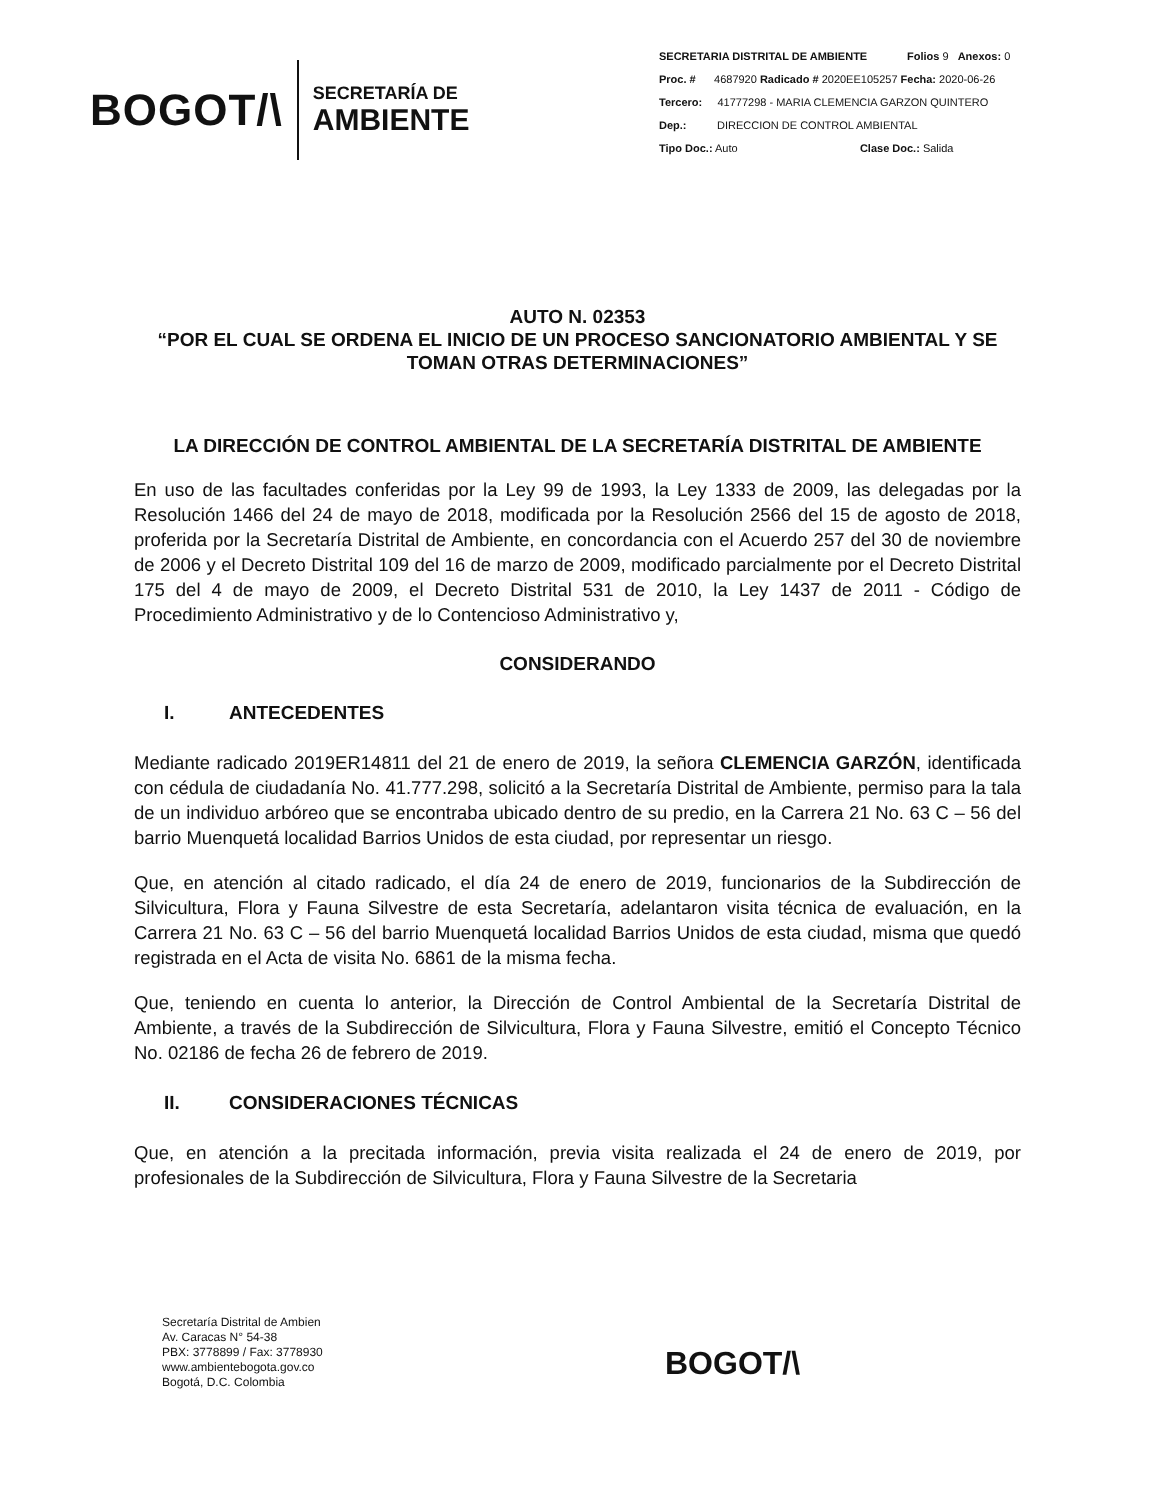BOGOT/\
SECRETARÍA DE
AMBIENTE
SECRETARIA DISTRITAL DE AMBIENTE Folios 9 Anexos: 0
Proc. # 4687920 Radicado # 2020EE105257 Fecha: 2020-06-26
Tercero: 41777298 - MARIA CLEMENCIA GARZON QUINTERO
Dep.: DIRECCION DE CONTROL AMBIENTAL
Tipo Doc.: Auto Clase Doc.: Salida
AUTO N. 02353
“POR EL CUAL SE ORDENA EL INICIO DE UN PROCESO SANCIONATORIO AMBIENTAL Y SE TOMAN OTRAS DETERMINACIONES”
LA DIRECCIÓN DE CONTROL AMBIENTAL DE LA SECRETARÍA DISTRITAL DE AMBIENTE
En uso de las facultades conferidas por la Ley 99 de 1993, la Ley 1333 de 2009, las delegadas por la Resolución 1466 del 24 de mayo de 2018, modificada por la Resolución 2566 del 15 de agosto de 2018, proferida por la Secretaría Distrital de Ambiente, en concordancia con el Acuerdo 257 del 30 de noviembre de 2006 y el Decreto Distrital 109 del 16 de marzo de 2009, modificado parcialmente por el Decreto Distrital 175 del 4 de mayo de 2009, el Decreto Distrital 531 de 2010, la Ley 1437 de 2011 - Código de Procedimiento Administrativo y de lo Contencioso Administrativo y,
CONSIDERANDO
I. ANTECEDENTES
Mediante radicado 2019ER14811 del 21 de enero de 2019, la señora CLEMENCIA GARZÓN, identificada con cédula de ciudadanía No. 41.777.298, solicitó a la Secretaría Distrital de Ambiente, permiso para la tala de un individuo arbóreo que se encontraba ubicado dentro de su predio, en la Carrera 21 No. 63 C – 56 del barrio Muenquetá localidad Barrios Unidos de esta ciudad, por representar un riesgo.
Que, en atención al citado radicado, el día 24 de enero de 2019, funcionarios de la Subdirección de Silvicultura, Flora y Fauna Silvestre de esta Secretaría, adelantaron visita técnica de evaluación, en la Carrera 21 No. 63 C – 56 del barrio Muenquetá localidad Barrios Unidos de esta ciudad, misma que quedó registrada en el Acta de visita No. 6861 de la misma fecha.
Que, teniendo en cuenta lo anterior, la Dirección de Control Ambiental de la Secretaría Distrital de Ambiente, a través de la Subdirección de Silvicultura, Flora y Fauna Silvestre, emitió el Concepto Técnico No. 02186 de fecha 26 de febrero de 2019.
II. CONSIDERACIONES TÉCNICAS
Que, en atención a la precitada información, previa visita realizada el 24 de enero de 2019, por profesionales de la Subdirección de Silvicultura, Flora y Fauna Silvestre de la Secretaria
Secretaría Distrital de Ambien
Av. Caracas N° 54-38
PBX: 3778899 / Fax: 3778930
www.ambientebogota.gov.co
Bogotá, D.C. Colombia
BOGOT/\